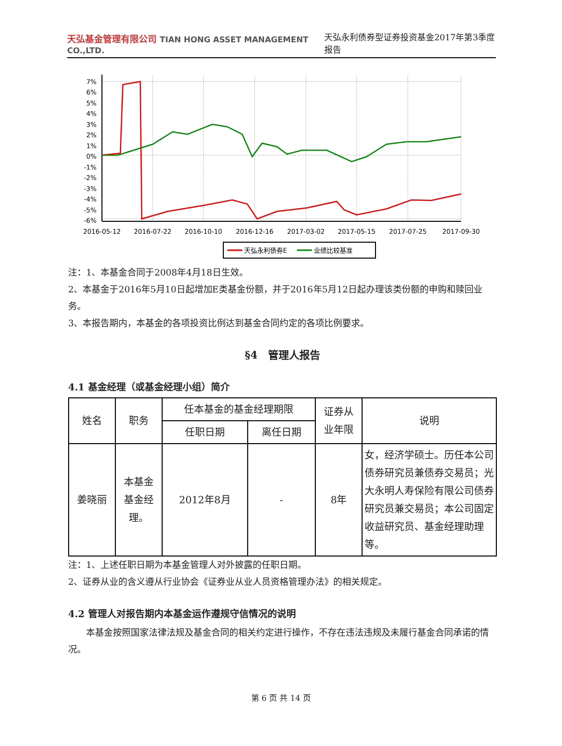天弘基金管理有限公司 TIAN HONG ASSET MANAGEMENT CO.,LTD.
天弘永利债券型证券投资基金2017年第3季度报告
7%
6%
5%
4%
3%
2%
1%
0%
-1%
-2%
-3%
-4%
-5%
-6%
2016-05-12
2016-07-22
2016-10-10
2016-12-16
2017-03-02
2017-05-15
2017-07-25
2017-09-30
天弘永利债券E
业绩比较基准
注：1、本基金合同于2008年4月18日生效。
2、本基金于2016年5月10日起增加E类基金份额，并于2016年5月12日起办理该类份额的申购和赎回业务。
3、本报告期内，本基金的各项投资比例达到基金合同约定的各项比例要求。
§4　管理人报告
4.1 基金经理（或基金经理小组）简介
| 姓名 | 职务 | 任本基金的基金经理期限 | | 证券从 业年限 | 说明 |
| --- | --- | --- | --- | --- | --- |
| | | 任职日期 | 离任日期 | | |
| 姜晓丽 | 本基金 基金经 理。 | 2012年8月 | - | 8年 | 女，经济学硕士。历任本公司债券研究员兼债券交易员；光大永明人寿保险有限公司债券研究员兼交易员；本公司固定收益研究员、基金经理助理等。 |
注：1、上述任职日期为本基金管理人对外披露的任职日期。
2、证券从业的含义遵从行业协会《证券业从业人员资格管理办法》的相关规定。
4.2 管理人对报告期内本基金运作遵规守信情况的说明
本基金按照国家法律法规及基金合同的相关约定进行操作，不存在违法违规及未履行基金合同承诺的情况。
第 6 页 共 14 页